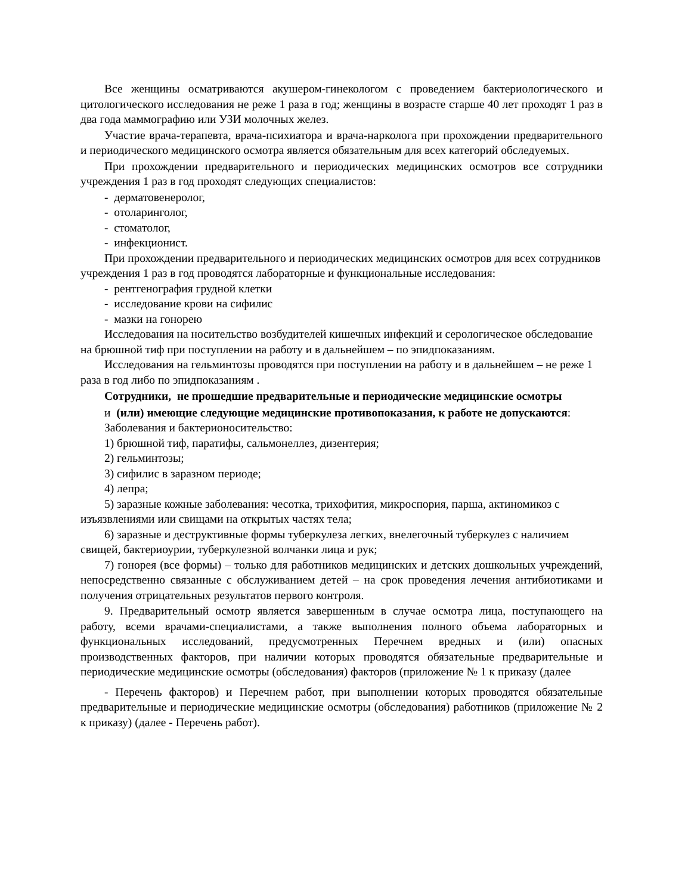Все женщины осматриваются акушером-гинекологом с проведением бактериологического и цитологического исследования не реже 1 раза в год; женщины в возрасте старше 40 лет проходят 1 раз в два года маммографию или УЗИ молочных желез.
Участие врача-терапевта, врача-психиатора и врача-нарколога при прохождении предварительного и периодического медицинского осмотра является обязательным для всех категорий обследуемых.
При прохождении предварительного и периодических медицинских осмотров все сотрудники учреждения 1 раз в год проходят следующих специалистов:
- дерматовенеролог,
- отоларинголог,
- стоматолог,
- инфекционист.
При прохождении предварительного и периодических медицинских осмотров для всех сотрудников учреждения 1 раз в год проводятся лабораторные и функциональные исследования:
- рентгенография грудной клетки
- исследование крови на сифилис
- мазки на гонорею
Исследования на носительство возбудителей кишечных инфекций и серологическое обследование на брюшной тиф при поступлении на работу и в дальнейшем – по эпидпоказаниям.
Исследования на гельминтозы проводятся при поступлении на работу и в дальнейшем – не реже 1 раза в год либо по эпидпоказаниям .
Сотрудники, не прошедшие предварительные и периодические медицинские осмотры
и (или) имеющие следующие медицинские противопоказания, к работе не допускаются:
Заболевания и бактерионосительство:
1) брюшной тиф, паратифы, сальмонеллез, дизентерия;
2) гельминтозы;
3) сифилис в заразном периоде;
4) лепра;
5) заразные кожные заболевания: чесотка, трихофития, микроспория, парша, актиномикоз с изъязвлениями или свищами на открытых частях тела;
6) заразные и деструктивные формы туберкулеза легких, внелегочный туберкулез с наличием свищей, бактериоурии, туберкулезной волчанки лица и рук;
7) гонорея (все формы) – только для работников медицинских и детских дошкольных учреждений, непосредственно связанные с обслуживанием детей – на срок проведения лечения антибиотиками и получения отрицательных результатов первого контроля.
9. Предварительный осмотр является завершенным в случае осмотра лица, поступающего на работу, всеми врачами-специалистами, а также выполнения полного объема лабораторных и функциональных исследований, предусмотренных Перечнем вредных и (или) опасных производственных факторов, при наличии которых проводятся обязательные предварительные и периодические медицинские осмотры (обследования) факторов (приложение № 1 к приказу (далее
- Перечень факторов) и Перечнем работ, при выполнении которых проводятся обязательные предварительные и периодические медицинские осмотры (обследования) работников (приложение № 2 к приказу) (далее - Перечень работ).